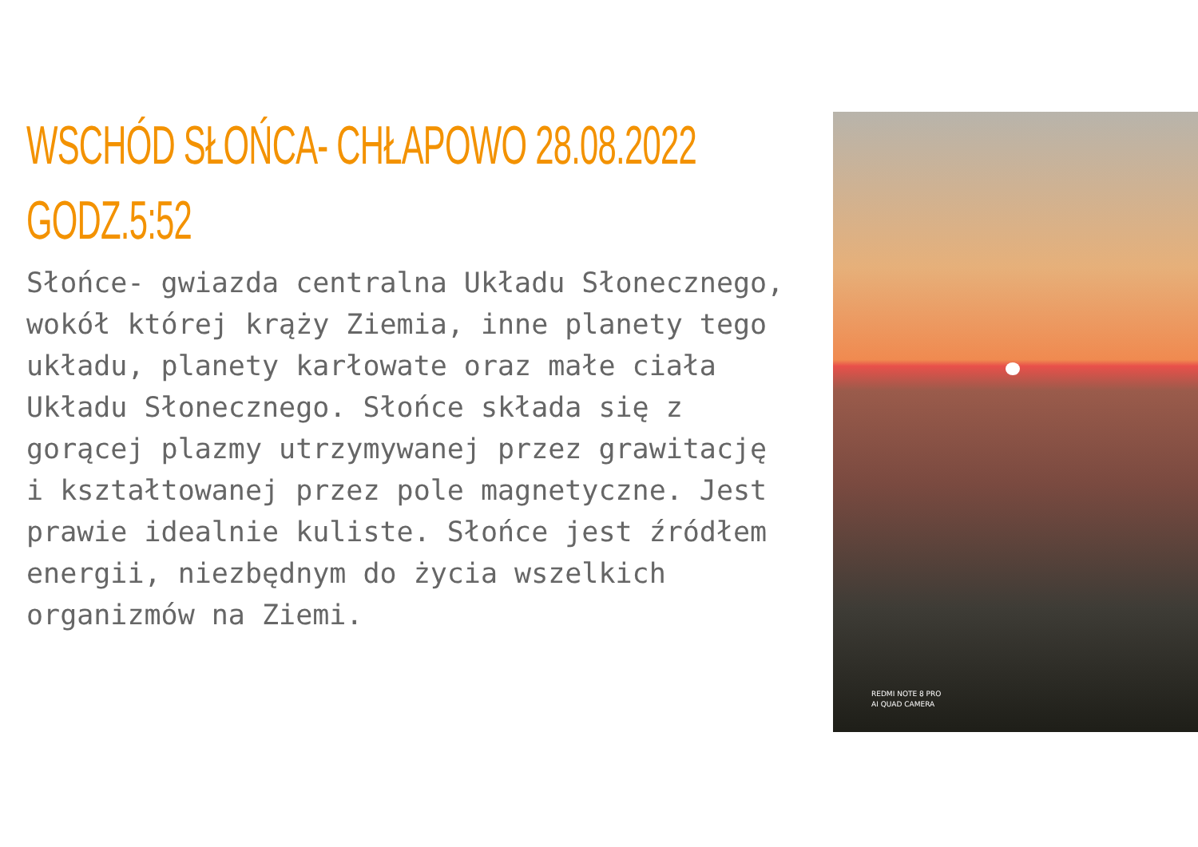WSCHÓD SŁOŃCA- CHŁAPOWO 28.08.2022 GODZ.5:52
Słońce- gwiazda centralna Układu Słonecznego, wokół której krąży Ziemia, inne planety tego układu, planety karłowate oraz małe ciała Układu Słonecznego. Słońce składa się z gorącej plazmy utrzymywanej przez grawitację i kształtowanej przez pole magnetyczne. Jest prawie idealnie kuliste. Słońce jest źródłem energii, niezbędnym do życia wszelkich organizmów na Ziemi.
REDMI NOTE 8 PRO
AI QUAD CAMERA